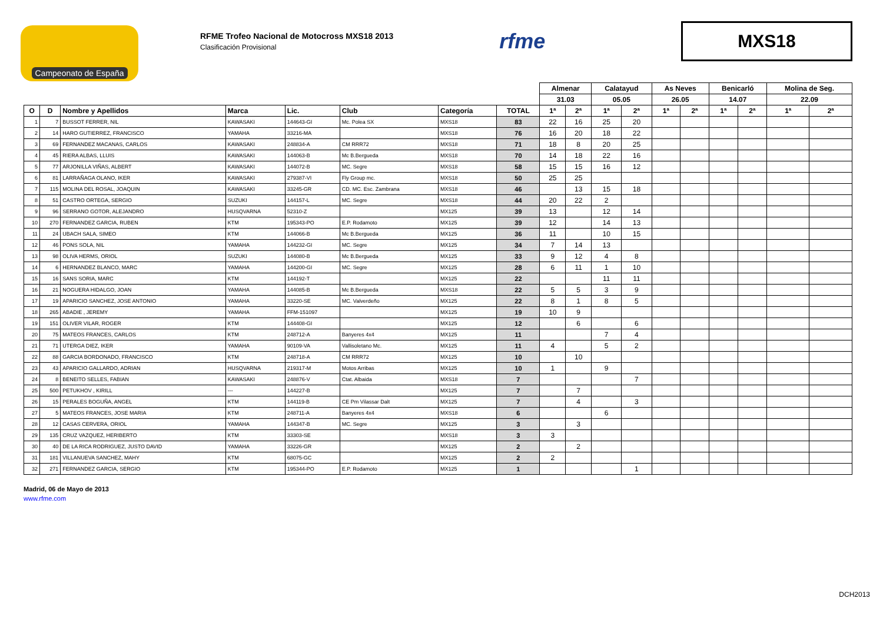Campeonato de España
RFME Trofeo Nacional de Motocross MXS18 2013
Clasificación Provisional
rfme
MXS18
| | | | | | | | | Almenar | | Calatayud | | As Neves | | Benicarló | | Molina de Seg. | |
| | | | | | | | | 31.03 | | 05.05 | | 26.05 | | 14.07 | | 22.09 | |
| O | D | Nombre y Apellidos | Marca | Lic. | Club | Categoría | TOTAL | 1ª | 2ª | 1ª | 2ª | 1ª | 2ª | 1ª | 2ª | 1ª | 2ª |
| 1 | 7 | BUSSOT FERRER, NIL | KAWASAKI | 144643-GI | Mc. Polea SX | MXS18 | 83 | 22 | 16 | 25 | 20 | | | | | | |
| 2 | 14 | HARO GUTIERREZ, FRANCISCO | YAMAHA | 33216-MA | | MXS18 | 76 | 16 | 20 | 18 | 22 | | | | | | |
| 3 | 69 | FERNANDEZ MACANAS, CARLOS | KAWASAKI | 248834-A | CM RRR72 | MXS18 | 71 | 18 | 8 | 20 | 25 | | | | | | |
| 4 | 45 | RIERA ALBAS, LLUIS | KAWASAKI | 144063-B | Mc B.Bergueda | MXS18 | 70 | 14 | 18 | 22 | 16 | | | | | | |
| 5 | 77 | ARJONILLA VIÑAS, ALBERT | KAWASAKI | 144072-B | MC. Segre | MXS18 | 58 | 15 | 15 | 16 | 12 | | | | | | |
| 6 | 81 | LARRAÑAGA OLANO, IKER | KAWASAKI | 279387-VI | Fly Group mc. | MXS18 | 50 | 25 | 25 | | | | | | | | |
| 7 | 115 | MOLINA DEL ROSAL, JOAQUIN | KAWASAKI | 33245-GR | CD. MC. Esc. Zambrana | MXS18 | 46 | | 13 | 15 | 18 | | | | | | |
| 8 | 51 | CASTRO ORTEGA, SERGIO | SUZUKI | 144157-L | MC. Segre | MXS18 | 44 | 20 | 22 | 2 | | | | | | | |
| 9 | 96 | SERRANO GOTOR, ALEJANDRO | HUSQVARNA | 52310-Z | | MX125 | 39 | 13 | | 12 | 14 | | | | | | |
| 10 | 270 | FERNANDEZ GARCIA, RUBEN | KTM | 195343-PO | E.P. Rodamoto | MX125 | 39 | 12 | | 14 | 13 | | | | | | |
| 11 | 24 | UBACH SALA, SIMEO | KTM | 144066-B | Mc B.Bergueda | MX125 | 36 | 11 | | 10 | 15 | | | | | | |
| 12 | 46 | PONS SOLA, NIL | YAMAHA | 144232-GI | MC. Segre | MX125 | 34 | 7 | 14 | 13 | | | | | | | |
| 13 | 98 | OLIVA HERMS, ORIOL | SUZUKI | 144080-B | Mc B.Bergueda | MX125 | 33 | 9 | 12 | 4 | 8 | | | | | | |
| 14 | 6 | HERNANDEZ BLANCO, MARC | YAMAHA | 144200-GI | MC. Segre | MX125 | 28 | 6 | 11 | 1 | 10 | | | | | | |
| 15 | 16 | SANS SORIA, MARC | KTM | 144192-T | | MX125 | 22 | | | 11 | 11 | | | | | | |
| 16 | 21 | NOGUERA HIDALGO, JOAN | YAMAHA | 144085-B | Mc B.Bergueda | MXS18 | 22 | 5 | 5 | 3 | 9 | | | | | | |
| 17 | 19 | APARICIO SANCHEZ, JOSE ANTONIO | YAMAHA | 33220-SE | MC. Valverdeño | MX125 | 22 | 8 | 1 | 8 | 5 | | | | | | |
| 18 | 265 | ABADIE , JEREMY | YAMAHA | FFM-151097 | | MX125 | 19 | 10 | 9 | | | | | | | | |
| 19 | 151 | OLIVER VILAR, ROGER | KTM | 144408-GI | | MX125 | 12 | | 6 | | 6 | | | | | | |
| 20 | 75 | MATEOS FRANCES, CARLOS | KTM | 248712-A | Banyeres 4x4 | MX125 | 11 | | | 7 | 4 | | | | | | |
| 21 | 71 | UTERGA DIEZ, IKER | YAMAHA | 90109-VA | Vallisoletano Mc. | MX125 | 11 | 4 | | 5 | 2 | | | | | | |
| 22 | 88 | GARCIA BORDONADO, FRANCISCO | KTM | 248718-A | CM RRR72 | MX125 | 10 | | 10 | | | | | | | | |
| 23 | 43 | APARICIO GALLARDO, ADRIAN | HUSQVARNA | 219317-M | Motos Arribas | MX125 | 10 | 1 | | 9 | | | | | | | |
| 24 | 8 | BENEITO SELLES, FABIAN | KAWASAKI | 248876-V | Ctat. Albaida | MXS18 | 7 | | | | 7 | | | | | | |
| 25 | 500 | PETUKHOV , KIRILL | --- | 144227-B | | MX125 | 7 | | 7 | | | | | | | | |
| 26 | 15 | PERALES BOGUÑA, ANGEL | KTM | 144119-B | CE Pm Vilassar Dalt | MX125 | 7 | | 4 | | 3 | | | | | | |
| 27 | 5 | MATEOS FRANCES, JOSE MARIA | KTM | 248711-A | Banyeres 4x4 | MXS18 | 6 | | | 6 | | | | | | | |
| 28 | 12 | CASAS CERVERA, ORIOL | YAMAHA | 144347-B | MC. Segre | MX125 | 3 | | 3 | | | | | | | | |
| 29 | 135 | CRUZ VAZQUEZ, HERIBERTO | KTM | 33303-SE | | MXS18 | 3 | 3 | | | | | | | | | |
| 30 | 40 | DE LA RICA RODRIGUEZ, JUSTO DAVID | YAMAHA | 33226-GR | | MX125 | 2 | | 2 | | | | | | | | |
| 31 | 181 | VILLANUEVA SANCHEZ, MAHY | KTM | 68075-GC | | MX125 | 2 | 2 | | | | | | | | | |
| 32 | 271 | FERNANDEZ GARCIA, SERGIO | KTM | 195344-PO | E.P. Rodamoto | MX125 | 1 | | | | 1 | | | | | | |
Madrid, 06 de Mayo de 2013
www.rfme.com
DCH2013